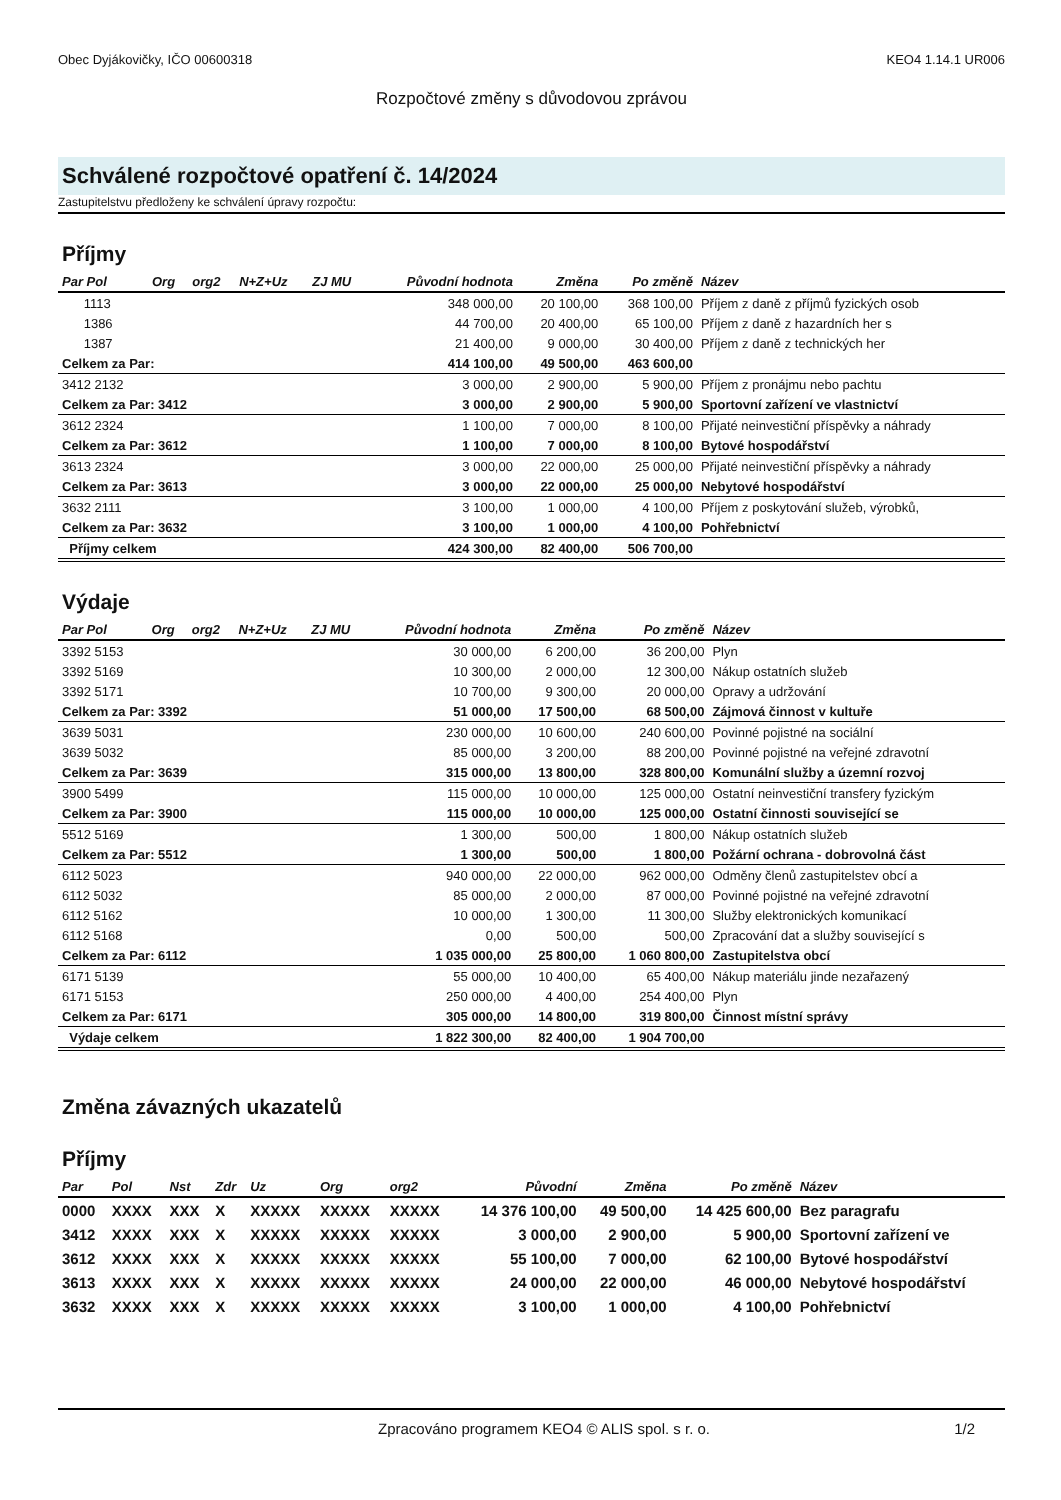Obec Dyjákovičky, IČO 00600318 KEO4 1.14.1 UR006
Rozpočtové změny s důvodovou zprávou
Schválené rozpočtové opatření č. 14/2024
Zastupitelstvu předloženy ke schválení úpravy rozpočtu:
Příjmy
| Par Pol | Org | org2 | N+Z+Uz | ZJ MU | Původní hodnota | Změna | Po změně | Název |
| --- | --- | --- | --- | --- | --- | --- | --- | --- |
| 1113 | | | | | 348 000,00 | 20 100,00 | 368 100,00 | Příjem z daně z příjmů fyzických osob |
| 1386 | | | | | 44 700,00 | 20 400,00 | 65 100,00 | Příjem z daně z hazardních her s |
| 1387 | | | | | 21 400,00 | 9 000,00 | 30 400,00 | Příjem z daně z technických her |
| Celkem za Par: | | | | | 414 100,00 | 49 500,00 | 463 600,00 | |
| 3412 2132 | | | | | 3 000,00 | 2 900,00 | 5 900,00 | Příjem z pronájmu nebo pachtu |
| Celkem za Par: 3412 | | | | | 3 000,00 | 2 900,00 | 5 900,00 | Sportovní zařízení ve vlastnictví |
| 3612 2324 | | | | | 1 100,00 | 7 000,00 | 8 100,00 | Přijaté neinvestiční příspěvky a náhrady |
| Celkem za Par: 3612 | | | | | 1 100,00 | 7 000,00 | 8 100,00 | Bytové hospodářství |
| 3613 2324 | | | | | 3 000,00 | 22 000,00 | 25 000,00 | Přijaté neinvestiční příspěvky a náhrady |
| Celkem za Par: 3613 | | | | | 3 000,00 | 22 000,00 | 25 000,00 | Nebytové hospodářství |
| 3632 2111 | | | | | 3 100,00 | 1 000,00 | 4 100,00 | Příjem z poskytování služeb, výrobků, |
| Celkem za Par: 3632 | | | | | 3 100,00 | 1 000,00 | 4 100,00 | Pohřebnictví |
| Příjmy celkem | | | | | 424 300,00 | 82 400,00 | 506 700,00 | |
Výdaje
| Par Pol | Org | org2 | N+Z+Uz | ZJ MU | Původní hodnota | Změna | Po změně | Název |
| --- | --- | --- | --- | --- | --- | --- | --- | --- |
| 3392 5153 | | | | | 30 000,00 | 6 200,00 | 36 200,00 | Plyn |
| 3392 5169 | | | | | 10 300,00 | 2 000,00 | 12 300,00 | Nákup ostatních služeb |
| 3392 5171 | | | | | 10 700,00 | 9 300,00 | 20 000,00 | Opravy a udržování |
| Celkem za Par: 3392 | | | | | 51 000,00 | 17 500,00 | 68 500,00 | Zájmová činnost v kultuře |
| 3639 5031 | | | | | 230 000,00 | 10 600,00 | 240 600,00 | Povinné pojistné na sociální |
| 3639 5032 | | | | | 85 000,00 | 3 200,00 | 88 200,00 | Povinné pojistné na veřejné zdravotní |
| Celkem za Par: 3639 | | | | | 315 000,00 | 13 800,00 | 328 800,00 | Komunální služby a územní rozvoj |
| 3900 5499 | | | | | 115 000,00 | 10 000,00 | 125 000,00 | Ostatní neinvestiční transfery fyzickým |
| Celkem za Par: 3900 | | | | | 115 000,00 | 10 000,00 | 125 000,00 | Ostatní činnosti související se |
| 5512 5169 | | | | | 1 300,00 | 500,00 | 1 800,00 | Nákup ostatních služeb |
| Celkem za Par: 5512 | | | | | 1 300,00 | 500,00 | 1 800,00 | Požární ochrana - dobrovolná část |
| 6112 5023 | | | | | 940 000,00 | 22 000,00 | 962 000,00 | Odměny členů zastupitelstev obcí a |
| 6112 5032 | | | | | 85 000,00 | 2 000,00 | 87 000,00 | Povinné pojistné na veřejné zdravotní |
| 6112 5162 | | | | | 10 000,00 | 1 300,00 | 11 300,00 | Služby elektronických komunikací |
| 6112 5168 | | | | | 0,00 | 500,00 | 500,00 | Zpracování dat a služby související s |
| Celkem za Par: 6112 | | | | | 1 035 000,00 | 25 800,00 | 1 060 800,00 | Zastupitelstva obcí |
| 6171 5139 | | | | | 55 000,00 | 10 400,00 | 65 400,00 | Nákup materiálu jinde nezařazený |
| 6171 5153 | | | | | 250 000,00 | 4 400,00 | 254 400,00 | Plyn |
| Celkem za Par: 6171 | | | | | 305 000,00 | 14 800,00 | 319 800,00 | Činnost místní správy |
| Výdaje celkem | | | | | 1 822 300,00 | 82 400,00 | 1 904 700,00 | |
Změna závazných ukazatelů
Příjmy
| Par | Pol | Nst | Zdr | Uz | Org | org2 | Původní | Změna | Po změně | Název |
| --- | --- | --- | --- | --- | --- | --- | --- | --- | --- | --- |
| 0000 | XXXX | XXX | X | XXXXX | XXXXX | XXXXX | 14 376 100,00 | 49 500,00 | 14 425 600,00 | Bez paragrafu |
| 3412 | XXXX | XXX | X | XXXXX | XXXXX | XXXXX | 3 000,00 | 2 900,00 | 5 900,00 | Sportovní zařízení ve |
| 3612 | XXXX | XXX | X | XXXXX | XXXXX | XXXXX | 55 100,00 | 7 000,00 | 62 100,00 | Bytové hospodářství |
| 3613 | XXXX | XXX | X | XXXXX | XXXXX | XXXXX | 24 000,00 | 22 000,00 | 46 000,00 | Nebytové hospodářství |
| 3632 | XXXX | XXX | X | XXXXX | XXXXX | XXXXX | 3 100,00 | 1 000,00 | 4 100,00 | Pohřebnictví |
Zpracováno programem KEO4 © ALIS spol. s r. o. 1/2